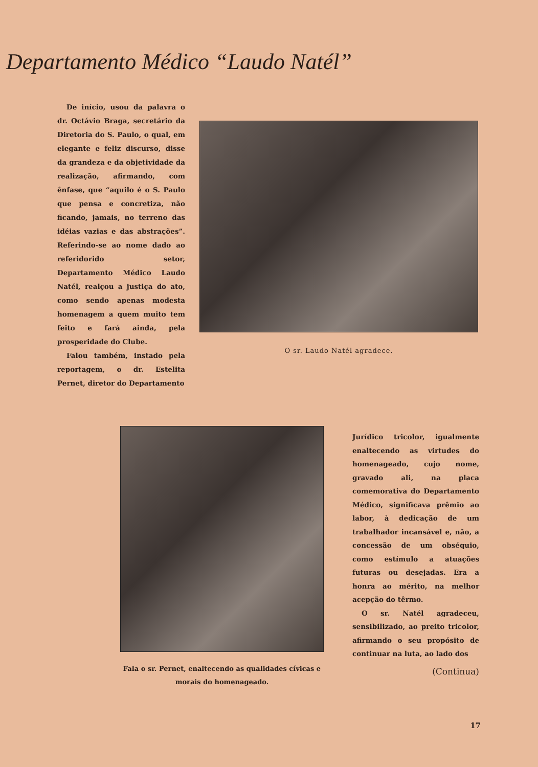Departamento Médico “Laudo Natél”
De início, usou da palavra o dr. Octávio Braga, secretário da Diretoria do S. Paulo, o qual, em elegante e feliz discurso, disse da grandeza e da objetividade da realização, afirmando, com ênfase, que “aquilo é o S. Paulo que pensa e concretiza, não ficando, jamais, no terreno das idéias vazias e das abstrações”. Referindo-se ao nome dado ao referidorido setor, Departamento Médico Laudo Natél, realçou a justiça do ato, como sendo apenas modesta homenagem a quem muito tem feito e fará ainda, pela prosperidade do Clube.
Falou também, instado pela reportagem, o dr. Estelita Pernet, diretor do Departamento
O sr. Laudo Natél agradece.
Fala o sr. Pernet, enaltecendo as qualidades cívicas e morais do homenageado.
Jurídico tricolor, igualmente enaltecendo as virtudes do homenageado, cujo nome, gravado ali, na placa comemorativa do Departamento Médico, significava prêmio ao labor, à dedicação de um trabalhador incansável e, não, a concessão de um obséquio, como estímulo a atuações futuras ou desejadas. Era a honra ao mérito, na melhor acepção do têrmo.
O sr. Natél agradeceu, sensibilizado, ao preito tricolor, afirmando o seu propósito de continuar na luta, ao lado dos
(Continua)
17